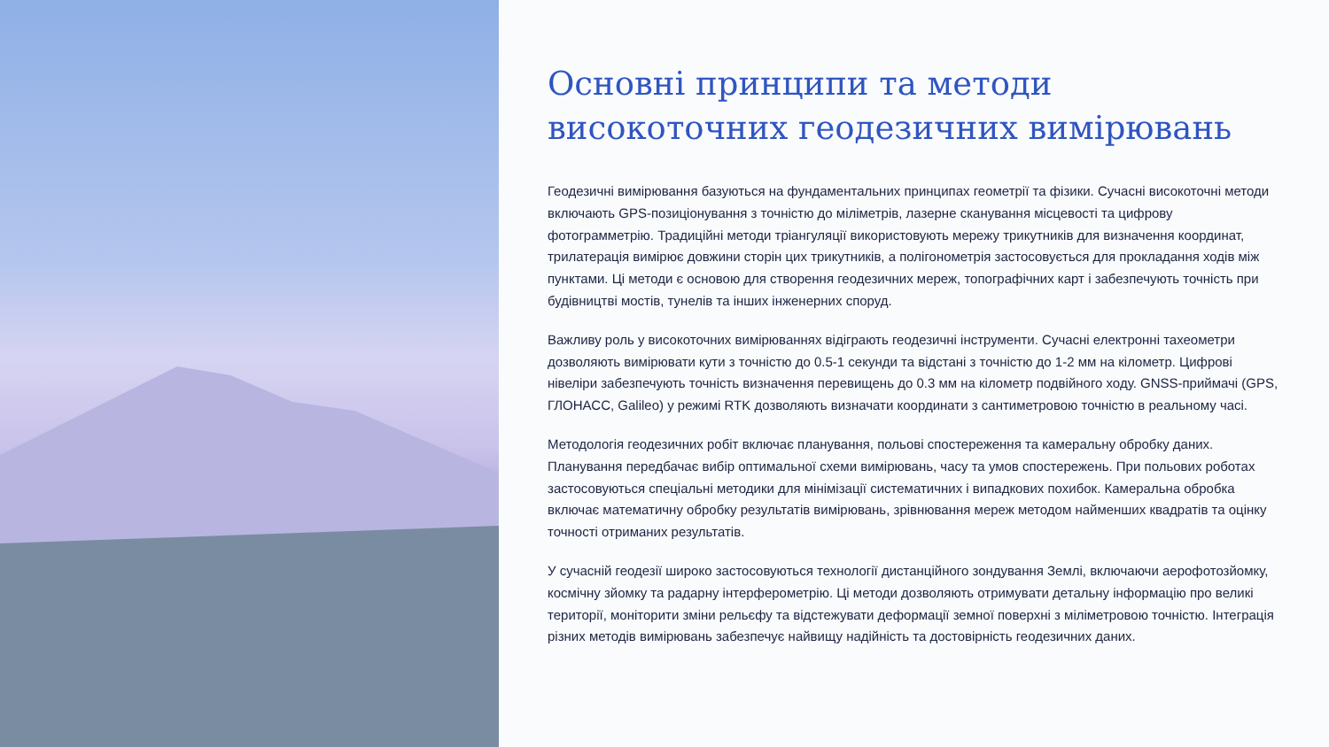Основні принципи та методи високоточних геодезичних вимірювань
Геодезичні вимірювання базуються на фундаментальних принципах геометрії та фізики. Сучасні високоточні методи включають GPS-позиціонування з точністю до міліметрів, лазерне сканування місцевості та цифрову фотограмметрію. Традиційні методи тріангуляції використовують мережу трикутників для визначення координат, трилатерація вимірює довжини сторін цих трикутників, а полігонометрія застосовується для прокладання ходів між пунктами. Ці методи є основою для створення геодезичних мереж, топографічних карт і забезпечують точність при будівництві мостів, тунелів та інших інженерних споруд.
Важливу роль у високоточних вимірюваннях відіграють геодезичні інструменти. Сучасні електронні тахеометри дозволяють вимірювати кути з точністю до 0.5-1 секунди та відстані з точністю до 1-2 мм на кілометр. Цифрові нівеліри забезпечують точність визначення перевищень до 0.3 мм на кілометр подвійного ходу. GNSS-приймачі (GPS, ГЛОНАСС, Galileo) у режимі RTK дозволяють визначати координати з сантиметровою точністю в реальному часі.
Методологія геодезичних робіт включає планування, польові спостереження та камеральну обробку даних. Планування передбачає вибір оптимальної схеми вимірювань, часу та умов спостережень. При польових роботах застосовуються спеціальні методики для мінімізації систематичних і випадкових похибок. Камеральна обробка включає математичну обробку результатів вимірювань, зрівнювання мереж методом найменших квадратів та оцінку точності отриманих результатів.
У сучасній геодезії широко застосовуються технології дистанційного зондування Землі, включаючи аерофотозйомку, космічну зйомку та радарну інтерферометрію. Ці методи дозволяють отримувати детальну інформацію про великі території, моніторити зміни рельєфу та відстежувати деформації земної поверхні з міліметровою точністю. Інтеграція різних методів вимірювань забезпечує найвищу надійність та достовірність геодезичних даних.